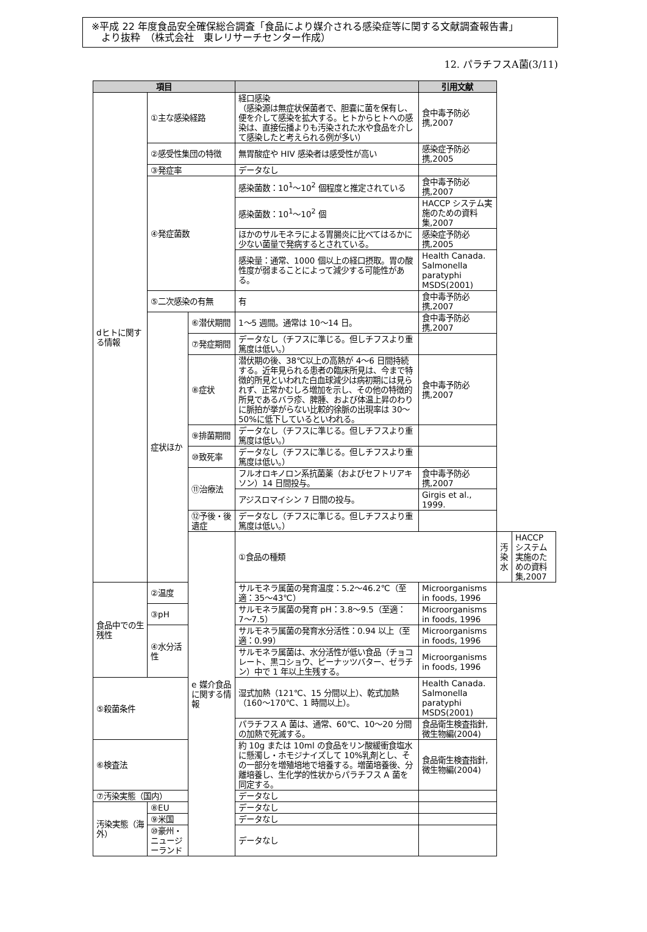※平成 22 年度食品安全確保総合調査「食品により媒介される感染症等に関する文献調査報告書」
　より抜粋　（株式会社　東レリサーチセンター作成）
12. パラチフスA菌(3/11)
| 項目 | | | | 引用文献 | | |
| --- | --- | --- | --- | --- | --- | --- |
| dヒトに関する情報 | ①主な感染経路 | | 経口感染 （感染源は無症状保菌者で、胆嚢に菌を保有し、便を介して感染を拡大する。ヒトからヒトへの感染は、直接伝播よりも汚染された水や食品を介して感染したと考えられる例が多い） | 食中毒予防必携,2007 | | |
| | ②感受性集団の特徴 | | 無胃酸症や HIV 感染者は感受性が高い | 感染症予防必携,2005 | | |
| | ③発症率 | | データなし | | | |
| | ④発症菌数 | | 感染菌数：10<sup>1</sup>〜10<sup>2</sup> 個程度と推定されている | 食中毒予防必携,2007 | | |
| | | | 感染菌数：10<sup>1</sup>〜10<sup>2</sup> 個 | HACCP システム実施のための資料集,2007 | | |
| | | | ほかのサルモネラによる胃腸炎に比べてはるかに少ない菌量で発病するとされている。 | 感染症予防必携,2005 | | |
| | | | 感染量：通常、1000 個以上の経口摂取。胃の酸性度が弱まることによって減少する可能性がある。 | Health Canada. Salmonella paratyphi MSDS(2001) | | |
| | ⑤二次感染の有無 | | 有 | 食中毒予防必携,2007 | | |
| | 症状ほか | ⑥潜伏期間 | 1〜5 週間。通常は 10〜14 日。 | 食中毒予防必携,2007 | | |
| | | ⑦発症期間 | データなし（チフスに準じる。但しチフスより重篤度は低い。） | | | |
| | | ⑧症状 | 潜伏期の後、38℃以上の高熱が 4〜6 日間持続する。近年見られる患者の臨床所見は、今まで特徴的所見といわれた白血球減少は病初期には見られず、正常かむしろ増加を示し、その他の特徴的所見であるバラ疹、脾腫、および体温上昇のわりに脈拍が挙がらない比較的徐脈の出現率は 30〜50%に低下しているといわれる。 | 食中毒予防必携,2007 | | |
| | | ⑨排菌期間 | データなし（チフスに準じる。但しチフスより重篤度は低い。） | | | |
| | | ⑩致死率 | データなし（チフスに準じる。但しチフスより重篤度は低い。） | | | |
| | | ⑪治療法 | フルオロキノロン系抗菌薬（およびセフトリアキソン）14 日間投与。 | 食中毒予防必携,2007 | | |
| | | | アジスロマイシン 7 日間の投与。 | Girgis et al., 1999. | | |
| | | ⑫予後・後遺症 | データなし（チフスに準じる。但しチフスより重篤度は低い。） | | | |
| | | e 媒介食品に関する情報 | ①食品の種類 | | 汚染水 | HACCP システム実施のための資料集,2007 |
| 食品中での生残性 | ②温度 | | サルモネラ属菌の発育温度：5.2〜46.2℃（至適：35〜43℃） | Microorganisms in foods, 1996 | | |
| | ③pH | | サルモネラ属菌の発育 pH：3.8〜9.5（至適：7〜7.5） | Microorganisms in foods, 1996 | | |
| | ④水分活性 | | サルモネラ属菌の発育水分活性：0.94 以上（至適：0.99） | Microorganisms in foods, 1996 | | |
| | | | サルモネラ属菌は、水分活性が低い食品（チョコレート、黒コショウ、ピーナッツバター、ゼラチン）中で 1 年以上生残する。 | Microorganisms in foods, 1996 | | |
| ⑤殺菌条件 | | | 湿式加熱（121℃、15 分間以上）、乾式加熱（160〜170℃、1 時間以上）。 | Health Canada. Salmonella paratyphi MSDS(2001) | | |
| | | | パラチフス A 菌は、通常、60℃、10〜20 分間の加熱で死滅する。 | 食品衛生検査指針, 微生物編(2004) | | |
| ⑥検査法 | | | 約 10g または 10ml の食品をリン酸緩衝食塩水に懸濁し・ホモジナイズして 10%乳剤とし、その一部分を増殖培地で培養する。増菌培養後、分離培養し、生化学的性状からパラチフス A 菌を同定する。 | 食品衛生検査指針, 微生物編(2004) | | |
| ⑦汚染実態（国内） | | | データなし | | | |
| 汚染実態（海外） | ⑧EU | | データなし | | | |
| | ⑨米国 | | データなし | | | |
| | ⑩豪州・ニュージーランド | | データなし | | | |